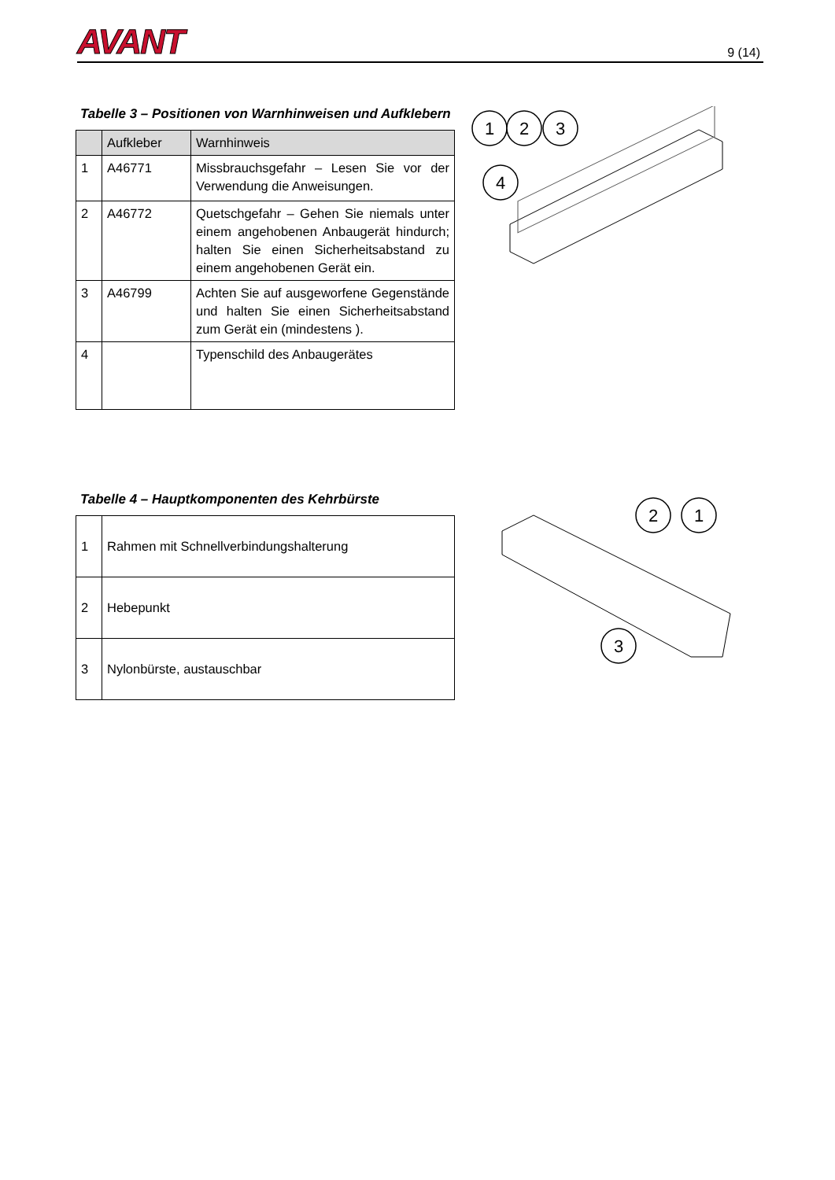AVANT 9 (14)
Tabelle 3 – Positionen von Warnhinweisen und Aufklebern
| | Aufkleber | Warnhinweis |
| --- | --- | --- |
| 1 | A46771 | Missbrauchsgefahr – Lesen Sie vor der Verwendung die Anweisungen. |
| 2 | A46772 | Quetschgefahr – Gehen Sie niemals unter einem angehobenen Anbaugerät hindurch; halten Sie einen Sicherheitsabstand zu einem angehobenen Gerät ein. |
| 3 | A46799 | Achten Sie auf ausgeworfene Gegenstände und halten Sie einen Sicherheitsabstand zum Gerät ein (mindestens ). |
| 4 | | Typenschild des Anbaugerätes |
1
2
3
4
Tabelle 4 – Hauptkomponenten des Kehrbürste
| 1 | Rahmen mit Schnellverbindungshalterung |
| 2 | Hebepunkt |
| 3 | Nylonbürste, austauschbar |
2
1
3